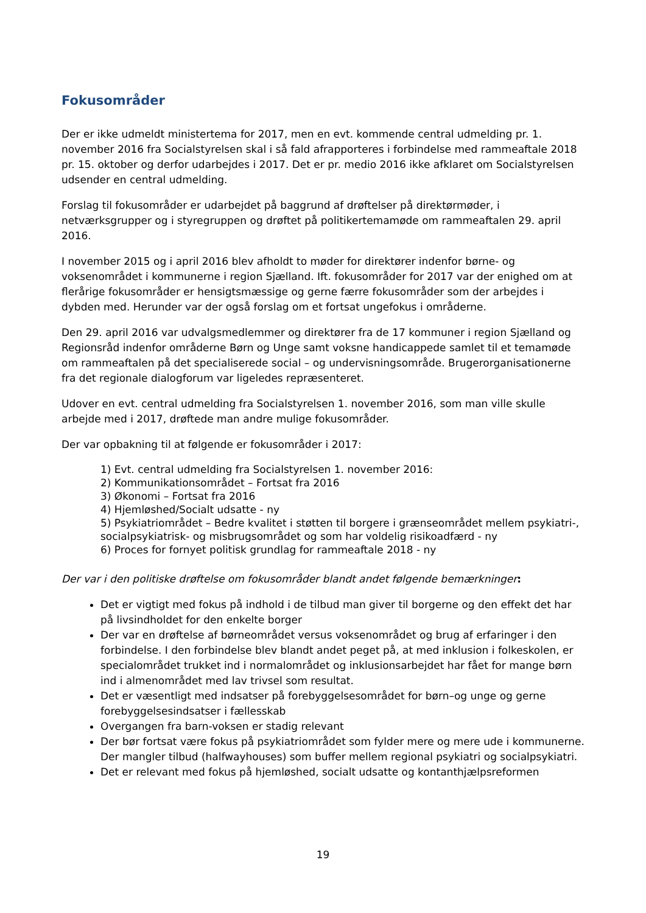Fokusområder
Der er ikke udmeldt ministertema for 2017, men en evt. kommende central udmelding pr. 1. november 2016 fra Socialstyrelsen skal i så fald afrapporteres i forbindelse med rammeaftale 2018 pr. 15. oktober og derfor udarbejdes i 2017. Det er pr. medio 2016 ikke afklaret om Socialstyrelsen udsender en central udmelding.
Forslag til fokusområder er udarbejdet på baggrund af drøftelser på direktørmøder, i netværksgrupper og i styregruppen og drøftet på politikertemamøde om rammeaftalen 29. april 2016.
I november 2015 og i april 2016 blev afholdt to møder for direktører indenfor børne- og voksenområdet i kommunerne i region Sjælland. Ift. fokusområder for 2017 var der enighed om at flerårige fokusområder er hensigtsmæssige og gerne færre fokusområder som der arbejdes i dybden med. Herunder var der også forslag om et fortsat ungefokus i områderne.
Den 29. april 2016 var udvalgsmedlemmer og direktører fra de 17 kommuner i region Sjælland og Regionsråd indenfor områderne Børn og Unge samt voksne handicappede samlet til et temamøde om rammeaftalen på det specialiserede social – og undervisningsområde. Brugerorganisationerne fra det regionale dialogforum var ligeledes repræsenteret.
Udover en evt. central udmelding fra Socialstyrelsen 1. november 2016, som man ville skulle arbejde med i 2017, drøftede man andre mulige fokusområder.
Der var opbakning til at følgende er fokusområder i 2017:
1) Evt. central udmelding fra Socialstyrelsen 1. november 2016:
2) Kommunikationsområdet – Fortsat fra 2016
3) Økonomi – Fortsat fra 2016
4) Hjemløshed/Socialt udsatte - ny
5) Psykiatriområdet – Bedre kvalitet i støtten til borgere i grænseområdet mellem psykiatri-, socialpsykiatrisk- og misbrugsområdet og som har voldelig risikoadfærd - ny
6) Proces for fornyet politisk grundlag for rammeaftale 2018 - ny
Der var i den politiske drøftelse om fokusområder blandt andet følgende bemærkninger:
Det er vigtigt med fokus på indhold i de tilbud man giver til borgerne og den effekt det har på livsindholdet for den enkelte borger
Der var en drøftelse af børneområdet versus voksenområdet og brug af erfaringer i den forbindelse. I den forbindelse blev blandt andet peget på, at med inklusion i folkeskolen, er specialområdet trukket ind i normalområdet og inklusionsarbejdet har fået for mange børn ind i almenområdet med lav trivsel som resultat.
Det er væsentligt med indsatser på forebyggelsesområdet for børn–og unge og gerne forebyggelsesindsatser i fællesskab
Overgangen fra barn-voksen er stadig relevant
Der bør fortsat være fokus på psykiatriområdet som fylder mere og mere ude i kommunerne. Der mangler tilbud (halfwayhouses) som buffer mellem regional psykiatri og socialpsykiatri.
Det er relevant med fokus på hjemløshed, socialt udsatte og kontanthjælpsreformen
19